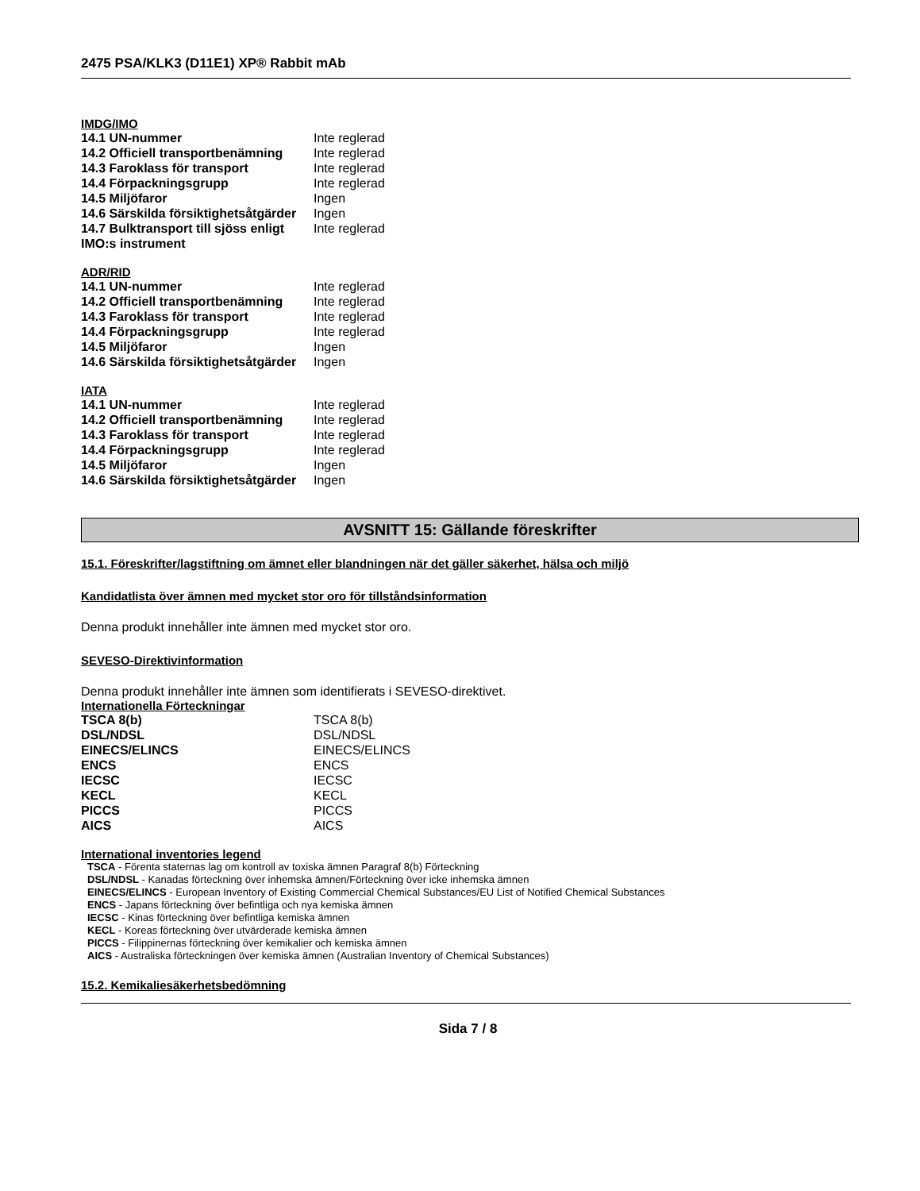2475 PSA/KLK3 (D11E1) XP® Rabbit mAb
IMDG/IMO
| 14.1 UN-nummer | Inte reglerad |
| 14.2 Officiell transportbenämning | Inte reglerad |
| 14.3 Faroklass för transport | Inte reglerad |
| 14.4 Förpackningsgrupp | Inte reglerad |
| 14.5 Miljöfaror | Ingen |
| 14.6 Särskilda försiktighetsåtgärder | Ingen |
| 14.7 Bulktransport till sjöss enligt IMO:s instrument | Inte reglerad |
ADR/RID
| 14.1 UN-nummer | Inte reglerad |
| 14.2 Officiell transportbenämning | Inte reglerad |
| 14.3 Faroklass för transport | Inte reglerad |
| 14.4 Förpackningsgrupp | Inte reglerad |
| 14.5 Miljöfaror | Ingen |
| 14.6 Särskilda försiktighetsåtgärder | Ingen |
IATA
| 14.1 UN-nummer | Inte reglerad |
| 14.2 Officiell transportbenämning | Inte reglerad |
| 14.3 Faroklass för transport | Inte reglerad |
| 14.4 Förpackningsgrupp | Inte reglerad |
| 14.5 Miljöfaror | Ingen |
| 14.6 Särskilda försiktighetsåtgärder | Ingen |
AVSNITT 15: Gällande föreskrifter
15.1. Föreskrifter/lagstiftning om ämnet eller blandningen när det gäller säkerhet, hälsa och miljö
Kandidatlista över ämnen med mycket stor oro för tillståndsinformation
Denna produkt innehåller inte ämnen med mycket stor oro.
SEVESO-Direktivinformation
Denna produkt innehåller inte ämnen som identifierats i SEVESO-direktivet.
Internationella Förteckningar
| TSCA 8(b) | TSCA 8(b) |
| DSL/NDSL | DSL/NDSL |
| EINECS/ELINCS | EINECS/ELINCS |
| ENCS | ENCS |
| IECSC | IECSC |
| KECL | KECL |
| PICCS | PICCS |
| AICS | AICS |
International inventories legend
TSCA - Förenta staternas lag om kontroll av toxiska ämnen Paragraf 8(b) Förteckning
DSL/NDSL - Kanadas förteckning över inhemska ämnen/Förteckning över icke inhemska ämnen
EINECS/ELINCS - European Inventory of Existing Commercial Chemical Substances/EU List of Notified Chemical Substances
ENCS - Japans förteckning över befintliga och nya kemiska ämnen
IECSC - Kinas förteckning över befintliga kemiska ämnen
KECL - Koreas förteckning över utvärderade kemiska ämnen
PICCS - Filippinernas förteckning över kemikalier och kemiska ämnen
AICS - Australiska förteckningen över kemiska ämnen (Australian Inventory of Chemical Substances)
15.2. Kemikaliesäkerhetsbedömning
Sida 7 / 8